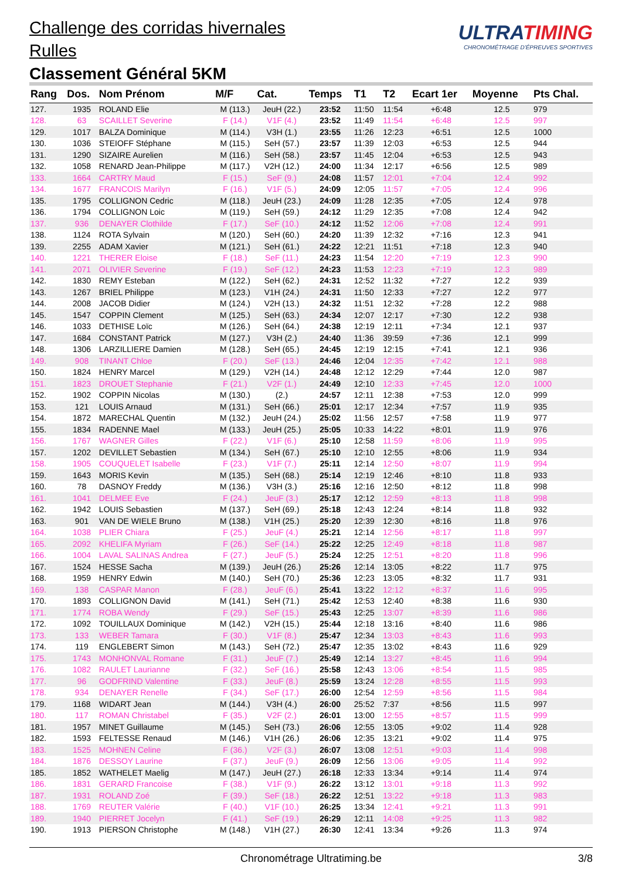Challenge des corridas hivernales
Rulles
Classement Général 5KM
ULTRATIMING
CHRONOMÉTRAGE D'ÉPREUVES SPORTIVES
| Rang | Dos. | Nom Prénom | M/F | Cat. | Temps | T1 | T2 | Ecart 1er | Moyenne | Pts Chal. |
| --- | --- | --- | --- | --- | --- | --- | --- | --- | --- | --- |
| 127. | 1935 | ROLAND Elie | M (113.) | JeuH (22.) | 23:52 | 11:50 | 11:54 | +6:48 | 12.5 | 979 |
| 128. | 63 | SCAILLET Severine | F (14.) | V1F (4.) | 23:52 | 11:49 | 11:54 | +6:48 | 12.5 | 997 |
| 129. | 1017 | BALZA Dominique | M (114.) | V3H (1.) | 23:55 | 11:26 | 12:23 | +6:51 | 12.5 | 1000 |
| 130. | 1036 | STEIOFF Stéphane | M (115.) | SeH (57.) | 23:57 | 11:39 | 12:03 | +6:53 | 12.5 | 944 |
| 131. | 1290 | SIZAIRE Aurelien | M (116.) | SeH (58.) | 23:57 | 11:45 | 12:04 | +6:53 | 12.5 | 943 |
| 132. | 1058 | RENARD Jean-Philippe | M (117.) | V2H (12.) | 24:00 | 11:34 | 12:17 | +6:56 | 12.5 | 989 |
| 133. | 1664 | CARTRY Maud | F (15.) | SeF (9.) | 24:08 | 11:57 | 12:01 | +7:04 | 12.4 | 992 |
| 134. | 1677 | FRANCOIS Marilyn | F (16.) | V1F (5.) | 24:09 | 12:05 | 11:57 | +7:05 | 12.4 | 996 |
| 135. | 1795 | COLLIGNON Cedric | M (118.) | JeuH (23.) | 24:09 | 11:28 | 12:35 | +7:05 | 12.4 | 978 |
| 136. | 1794 | COLLIGNON Loic | M (119.) | SeH (59.) | 24:12 | 11:29 | 12:35 | +7:08 | 12.4 | 942 |
| 137. | 936 | DENAYER Clothilde | F (17.) | SeF (10.) | 24:12 | 11:52 | 12:06 | +7:08 | 12.4 | 991 |
| 138. | 1124 | ROTA Sylvain | M (120.) | SeH (60.) | 24:20 | 11:39 | 12:32 | +7:16 | 12.3 | 941 |
| 139. | 2255 | ADAM Xavier | M (121.) | SeH (61.) | 24:22 | 12:21 | 11:51 | +7:18 | 12.3 | 940 |
| 140. | 1221 | THERER Eloise | F (18.) | SeF (11.) | 24:23 | 11:54 | 12:20 | +7:19 | 12.3 | 990 |
| 141. | 2071 | OLIVIER Severine | F (19.) | SeF (12.) | 24:23 | 11:53 | 12:23 | +7:19 | 12.3 | 989 |
| 142. | 1830 | REMY Esteban | M (122.) | SeH (62.) | 24:31 | 12:52 | 11:32 | +7:27 | 12.2 | 939 |
| 143. | 1267 | BRIEL Philippe | M (123.) | V1H (24.) | 24:31 | 11:50 | 12:33 | +7:27 | 12.2 | 977 |
| 144. | 2008 | JACOB Didier | M (124.) | V2H (13.) | 24:32 | 11:51 | 12:32 | +7:28 | 12.2 | 988 |
| 145. | 1547 | COPPIN Clement | M (125.) | SeH (63.) | 24:34 | 12:07 | 12:17 | +7:30 | 12.2 | 938 |
| 146. | 1033 | DETHISE Loïc | M (126.) | SeH (64.) | 24:38 | 12:19 | 12:11 | +7:34 | 12.1 | 937 |
| 147. | 1684 | CONSTANT Patrick | M (127.) | V3H (2.) | 24:40 | 11:36 | 39:59 | +7:36 | 12.1 | 999 |
| 148. | 1306 | LARZILLIERE Damien | M (128.) | SeH (65.) | 24:45 | 12:19 | 12:15 | +7:41 | 12.1 | 936 |
| 149. | 908 | TINANT Chloe | F (20.) | SeF (13.) | 24:46 | 12:04 | 12:35 | +7:42 | 12.1 | 988 |
| 150. | 1824 | HENRY Marcel | M (129.) | V2H (14.) | 24:48 | 12:12 | 12:29 | +7:44 | 12.0 | 987 |
| 151. | 1823 | DROUET Stephanie | F (21.) | V2F (1.) | 24:49 | 12:10 | 12:33 | +7:45 | 12.0 | 1000 |
| 152. | 1902 | COPPIN Nicolas | M (130.) | (2.) | 24:57 | 12:11 | 12:38 | +7:53 | 12.0 | 999 |
| 153. | 121 | LOUIS Arnaud | M (131.) | SeH (66.) | 25:01 | 12:17 | 12:34 | +7:57 | 11.9 | 935 |
| 154. | 1872 | MARECHAL Quentin | M (132.) | JeuH (24.) | 25:02 | 11:56 | 12:57 | +7:58 | 11.9 | 977 |
| 155. | 1834 | RADENNE Mael | M (133.) | JeuH (25.) | 25:05 | 10:33 | 14:22 | +8:01 | 11.9 | 976 |
| 156. | 1767 | WAGNER Gilles | F (22.) | V1F (6.) | 25:10 | 12:58 | 11:59 | +8:06 | 11.9 | 995 |
| 157. | 1202 | DEVILLET Sebastien | M (134.) | SeH (67.) | 25:10 | 12:10 | 12:55 | +8:06 | 11.9 | 934 |
| 158. | 1905 | COUQUELET Isabelle | F (23.) | V1F (7.) | 25:11 | 12:14 | 12:50 | +8:07 | 11.9 | 994 |
| 159. | 1643 | MORIS Kevin | M (135.) | SeH (68.) | 25:14 | 12:19 | 12:46 | +8:10 | 11.8 | 933 |
| 160. | 78 | DASNOY Freddy | M (136.) | V3H (3.) | 25:16 | 12:16 | 12:50 | +8:12 | 11.8 | 998 |
| 161. | 1041 | DELMEE Eve | F (24.) | JeuF (3.) | 25:17 | 12:12 | 12:59 | +8:13 | 11.8 | 998 |
| 162. | 1942 | LOUIS Sebastien | M (137.) | SeH (69.) | 25:18 | 12:43 | 12:24 | +8:14 | 11.8 | 932 |
| 163. | 901 | VAN DE WIELE Bruno | M (138.) | V1H (25.) | 25:20 | 12:39 | 12:30 | +8:16 | 11.8 | 976 |
| 164. | 1038 | PLIER Chiara | F (25.) | JeuF (4.) | 25:21 | 12:14 | 12:56 | +8:17 | 11.8 | 997 |
| 165. | 2092 | KHELIFA Myriam | F (26.) | SeF (14.) | 25:22 | 12:25 | 12:49 | +8:18 | 11.8 | 987 |
| 166. | 1004 | LAVAL SALINAS Andrea | F (27.) | JeuF (5.) | 25:24 | 12:25 | 12:51 | +8:20 | 11.8 | 996 |
| 167. | 1524 | HESSE Sacha | M (139.) | JeuH (26.) | 25:26 | 12:14 | 13:05 | +8:22 | 11.7 | 975 |
| 168. | 1959 | HENRY Edwin | M (140.) | SeH (70.) | 25:36 | 12:23 | 13:05 | +8:32 | 11.7 | 931 |
| 169. | 138 | CASPAR Manon | F (28.) | JeuF (6.) | 25:41 | 13:22 | 12:12 | +8:37 | 11.6 | 995 |
| 170. | 1893 | COLLIGNON David | M (141.) | SeH (71.) | 25:42 | 12:53 | 12:40 | +8:38 | 11.6 | 930 |
| 171. | 1774 | ROBA Wendy | F (29.) | SeF (15.) | 25:43 | 12:25 | 13:07 | +8:39 | 11.6 | 986 |
| 172. | 1092 | TOUILLAUX Dominique | M (142.) | V2H (15.) | 25:44 | 12:18 | 13:16 | +8:40 | 11.6 | 986 |
| 173. | 133 | WEBER Tamara | F (30.) | V1F (8.) | 25:47 | 12:34 | 13:03 | +8:43 | 11.6 | 993 |
| 174. | 119 | ENGLEBERT Simon | M (143.) | SeH (72.) | 25:47 | 12:35 | 13:02 | +8:43 | 11.6 | 929 |
| 175. | 1743 | MONHONVAL Romane | F (31.) | JeuF (7.) | 25:49 | 12:14 | 13:27 | +8:45 | 11.6 | 994 |
| 176. | 1082 | RAULET Laurianne | F (32.) | SeF (16.) | 25:58 | 12:43 | 13:06 | +8:54 | 11.5 | 985 |
| 177. | 96 | GODFRIND Valentine | F (33.) | JeuF (8.) | 25:59 | 13:24 | 12:28 | +8:55 | 11.5 | 993 |
| 178. | 934 | DENAYER Renelle | F (34.) | SeF (17.) | 26:00 | 12:54 | 12:59 | +8:56 | 11.5 | 984 |
| 179. | 1168 | WIDART Jean | M (144.) | V3H (4.) | 26:00 | 25:52 | 7:37 | +8:56 | 11.5 | 997 |
| 180. | 117 | ROMAN Christabel | F (35.) | V2F (2.) | 26:01 | 13:00 | 12:55 | +8:57 | 11.5 | 999 |
| 181. | 1957 | MINET Guillaume | M (145.) | SeH (73.) | 26:06 | 12:55 | 13:05 | +9:02 | 11.4 | 928 |
| 182. | 1593 | FELTESSE Renaud | M (146.) | V1H (26.) | 26:06 | 12:35 | 13:21 | +9:02 | 11.4 | 975 |
| 183. | 1525 | MOHNEN Celine | F (36.) | V2F (3.) | 26:07 | 13:08 | 12:51 | +9:03 | 11.4 | 998 |
| 184. | 1876 | DESSOY Laurine | F (37.) | JeuF (9.) | 26:09 | 12:56 | 13:06 | +9:05 | 11.4 | 992 |
| 185. | 1852 | WATHELET Maelig | M (147.) | JeuH (27.) | 26:18 | 12:33 | 13:34 | +9:14 | 11.4 | 974 |
| 186. | 1831 | GERARD Francoise | F (38.) | V1F (9.) | 26:22 | 13:12 | 13:01 | +9:18 | 11.3 | 992 |
| 187. | 1931 | ROLAND Zoé | F (39.) | SeF (18.) | 26:22 | 12:51 | 13:22 | +9:18 | 11.3 | 983 |
| 188. | 1769 | REUTER Valérie | F (40.) | V1F (10.) | 26:25 | 13:34 | 12:41 | +9:21 | 11.3 | 991 |
| 189. | 1940 | PIERRET Jocelyn | F (41.) | SeF (19.) | 26:29 | 12:11 | 14:08 | +9:25 | 11.3 | 982 |
| 190. | 1913 | PIERSON Christophe | M (148.) | V1H (27.) | 26:30 | 12:41 | 13:34 | +9:26 | 11.3 | 974 |
Chronométrage Ultratiming.be 3/8